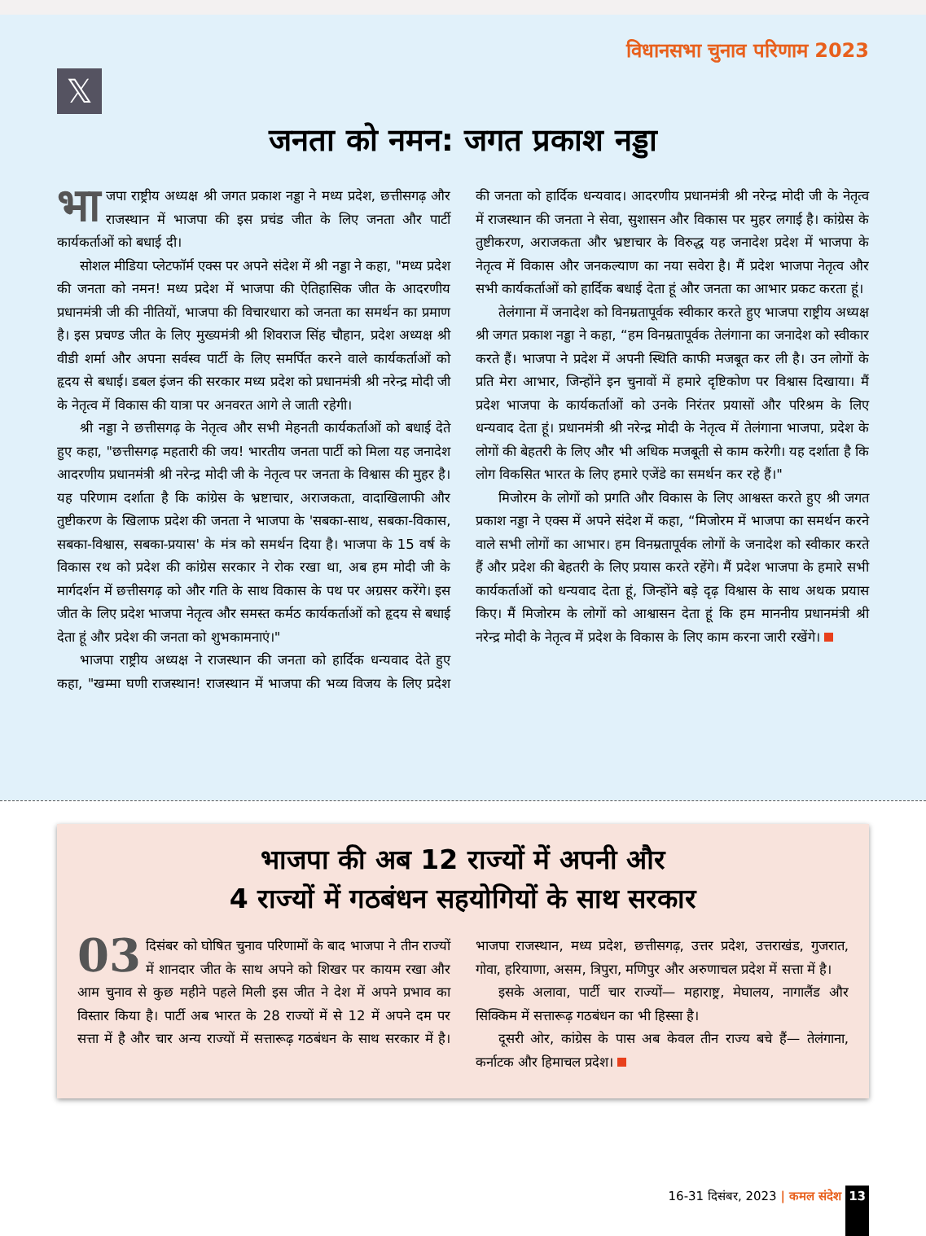विधानसभा चुनाव परिणाम 2023
𝕏
जनता को नमन: जगत प्रकाश नड्डा
भा जपा राष्ट्रीय अध्यक्ष श्री जगत प्रकाश नड्डा ने मध्य प्रदेश, छत्तीसगढ़ और राजस्थान में भाजपा की इस प्रचंड जीत के लिए जनता और पार्टी कार्यकर्ताओं को बधाई दी।
सोशल मीडिया प्लेटफॉर्म एक्स पर अपने संदेश में श्री नड्डा ने कहा, "मध्य प्रदेश की जनता को नमन! मध्य प्रदेश में भाजपा की ऐतिहासिक जीत के आदरणीय प्रधानमंत्री जी की नीतियों, भाजपा की विचारधारा को जनता का समर्थन का प्रमाण है। इस प्रचण्ड जीत के लिए मुख्यमंत्री श्री शिवराज सिंह चौहान, प्रदेश अध्यक्ष श्री वीडी शर्मा और अपना सर्वस्व पार्टी के लिए समर्पित करने वाले कार्यकर्ताओं को हृदय से बधाई। डबल इंजन की सरकार मध्य प्रदेश को प्रधानमंत्री श्री नरेन्द्र मोदी जी के नेतृत्व में विकास की यात्रा पर अनवरत आगे ले जाती रहेगी।
श्री नड्डा ने छत्तीसगढ़ के नेतृत्व और सभी मेहनती कार्यकर्ताओं को बधाई देते हुए कहा, "छत्तीसगढ़ महतारी की जय! भारतीय जनता पार्टी को मिला यह जनादेश आदरणीय प्रधानमंत्री श्री नरेन्द्र मोदी जी के नेतृत्व पर जनता के विश्वास की मुहर है। यह परिणाम दर्शाता है कि कांग्रेस के भ्रष्टाचार, अराजकता, वादाखिलाफी और तुष्टीकरण के खिलाफ प्रदेश की जनता ने भाजपा के 'सबका-साथ, सबका-विकास, सबका-विश्वास, सबका-प्रयास' के मंत्र को समर्थन दिया है। भाजपा के 15 वर्ष के विकास रथ को प्रदेश की कांग्रेस सरकार ने रोक रखा था, अब हम मोदी जी के मार्गदर्शन में छत्तीसगढ़ को और गति के साथ विकास के पथ पर अग्रसर करेंगे। इस जीत के लिए प्रदेश भाजपा नेतृत्व और समस्त कर्मठ कार्यकर्ताओं को हृदय से बधाई देता हूं और प्रदेश की जनता को शुभकामनाएं।"
भाजपा राष्ट्रीय अध्यक्ष ने राजस्थान की जनता को हार्दिक धन्यवाद देते हुए कहा, "खम्मा घणी राजस्थान! राजस्थान में भाजपा की भव्य विजय के लिए प्रदेश की जनता को हार्दिक धन्यवाद। आदरणीय प्रधानमंत्री श्री नरेन्द्र मोदी जी के नेतृत्व में राजस्थान की जनता ने सेवा, सुशासन और विकास पर मुहर लगाई है। कांग्रेस के तुष्टीकरण, अराजकता और भ्रष्टाचार के विरुद्ध यह जनादेश प्रदेश में भाजपा के नेतृत्व में विकास और जनकल्याण का नया सवेरा है। मैं प्रदेश भाजपा नेतृत्व और सभी कार्यकर्ताओं को हार्दिक बधाई देता हूं और जनता का आभार प्रकट करता हूं।
तेलंगाना में जनादेश को विनम्रतापूर्वक स्वीकार करते हुए भाजपा राष्ट्रीय अध्यक्ष श्री जगत प्रकाश नड्डा ने कहा, “हम विनम्रतापूर्वक तेलंगाना का जनादेश को स्वीकार करते हैं। भाजपा ने प्रदेश में अपनी स्थिति काफी मजबूत कर ली है। उन लोगों के प्रति मेरा आभार, जिन्होंने इन चुनावों में हमारे दृष्टिकोण पर विश्वास दिखाया। मैं प्रदेश भाजपा के कार्यकर्ताओं को उनके निरंतर प्रयासों और परिश्रम के लिए धन्यवाद देता हूं। प्रधानमंत्री श्री नरेन्द्र मोदी के नेतृत्व में तेलंगाना भाजपा, प्रदेश के लोगों की बेहतरी के लिए और भी अधिक मजबूती से काम करेगी। यह दर्शाता है कि लोग विकसित भारत के लिए हमारे एजेंडे का समर्थन कर रहे हैं।"
मिजोरम के लोगों को प्रगति और विकास के लिए आश्वस्त करते हुए श्री जगत प्रकाश नड्डा ने एक्स में अपने संदेश में कहा, “मिजोरम में भाजपा का समर्थन करने वाले सभी लोगों का आभार। हम विनम्रतापूर्वक लोगों के जनादेश को स्वीकार करते हैं और प्रदेश की बेहतरी के लिए प्रयास करते रहेंगे। मैं प्रदेश भाजपा के हमारे सभी कार्यकर्ताओं को धन्यवाद देता हूं, जिन्होंने बड़े दृढ़ विश्वास के साथ अथक प्रयास किए। मैं मिजोरम के लोगों को आश्वासन देता हूं कि हम माननीय प्रधानमंत्री श्री नरेन्द्र मोदी के नेतृत्व में प्रदेश के विकास के लिए काम करना जारी रखेंगे।
भाजपा की अब 12 राज्यों में अपनी और
4 राज्यों में गठबंधन सहयोगियों के साथ सरकार
03 दिसंबर को घोषित चुनाव परिणामों के बाद भाजपा ने तीन राज्यों में शानदार जीत के साथ अपने को शिखर पर कायम रखा और आम चुनाव से कुछ महीने पहले मिली इस जीत ने देश में अपने प्रभाव का विस्तार किया है। पार्टी अब भारत के 28 राज्यों में से 12 में अपने दम पर सत्ता में है और चार अन्य राज्यों में सत्तारूढ़ गठबंधन के साथ सरकार में है। भाजपा राजस्थान, मध्य प्रदेश, छत्तीसगढ़, उत्तर प्रदेश, उत्तराखंड, गुजरात, गोवा, हरियाणा, असम, त्रिपुरा, मणिपुर और अरुणाचल प्रदेश में सत्ता में है।
इसके अलावा, पार्टी चार राज्यों— महाराष्ट्र, मेघालय, नागालैंड और सिक्किम में सत्तारूढ़ गठबंधन का भी हिस्सा है।
दूसरी ओर, कांग्रेस के पास अब केवल तीन राज्य बचे हैं— तेलंगाना, कर्नाटक और हिमाचल प्रदेश।
16-31 दिसंबर, 2023 | कमल संदेश 13